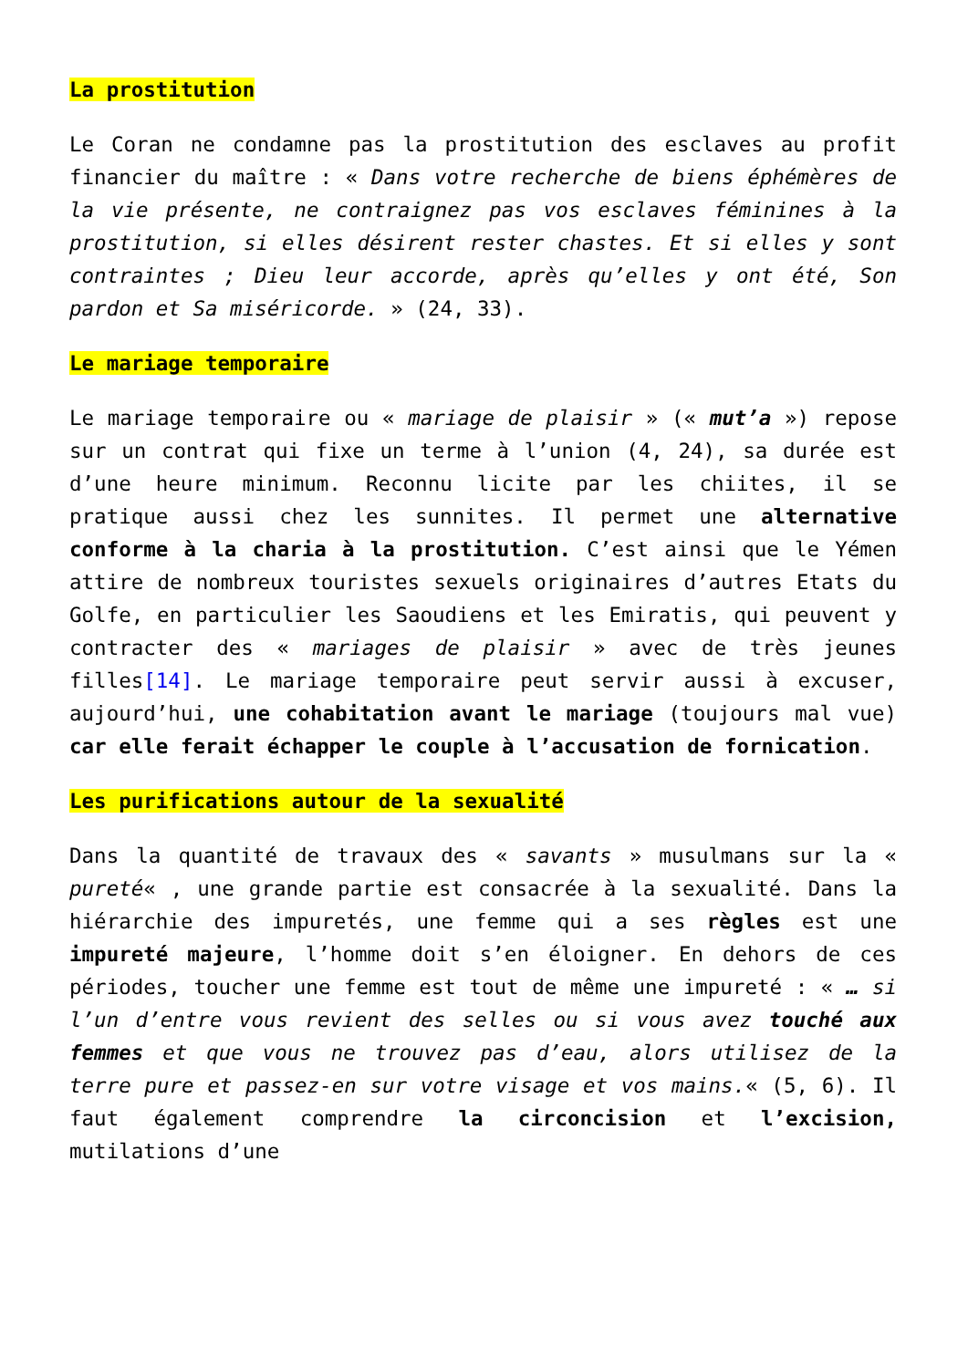La prostitution
Le Coran ne condamne pas la prostitution des esclaves au profit financier du maître : « Dans votre recherche de biens éphémères de la vie présente, ne contraignez pas vos esclaves féminines à la prostitution, si elles désirent rester chastes. Et si elles y sont contraintes ; Dieu leur accorde, après qu’elles y ont été, Son pardon et Sa miséricorde. » (24, 33).
Le mariage temporaire
Le mariage temporaire ou « mariage de plaisir » (« mut’a ») repose sur un contrat qui fixe un terme à l’union (4, 24), sa durée est d’une heure minimum. Reconnu licite par les chiites, il se pratique aussi chez les sunnites. Il permet une alternative conforme à la charia à la prostitution. C’est ainsi que le Yémen attire de nombreux touristes sexuels originaires d’autres Etats du Golfe, en particulier les Saoudiens et les Emiratis, qui peuvent y contracter des « mariages de plaisir » avec de très jeunes filles[14]. Le mariage temporaire peut servir aussi à excuser, aujourd’hui, une cohabitation avant le mariage (toujours mal vue) car elle ferait échapper le couple à l’accusation de fornication.
Les purifications autour de la sexualité
Dans la quantité de travaux des « savants » musulmans sur la « pureté« , une grande partie est consacrée à la sexualité. Dans la hiérarchie des impuretés, une femme qui a ses règles est une impureté majeure, l’homme doit s’en éloigner. En dehors de ces périodes, toucher une femme est tout de même une impureté : « … si l’un d’entre vous revient des selles ou si vous avez touché aux femmes et que vous ne trouvez pas d’eau, alors utilisez de la terre pure et passez-en sur votre visage et vos mains.« (5, 6). Il faut également comprendre la circoncision et l’excision, mutilations d’une